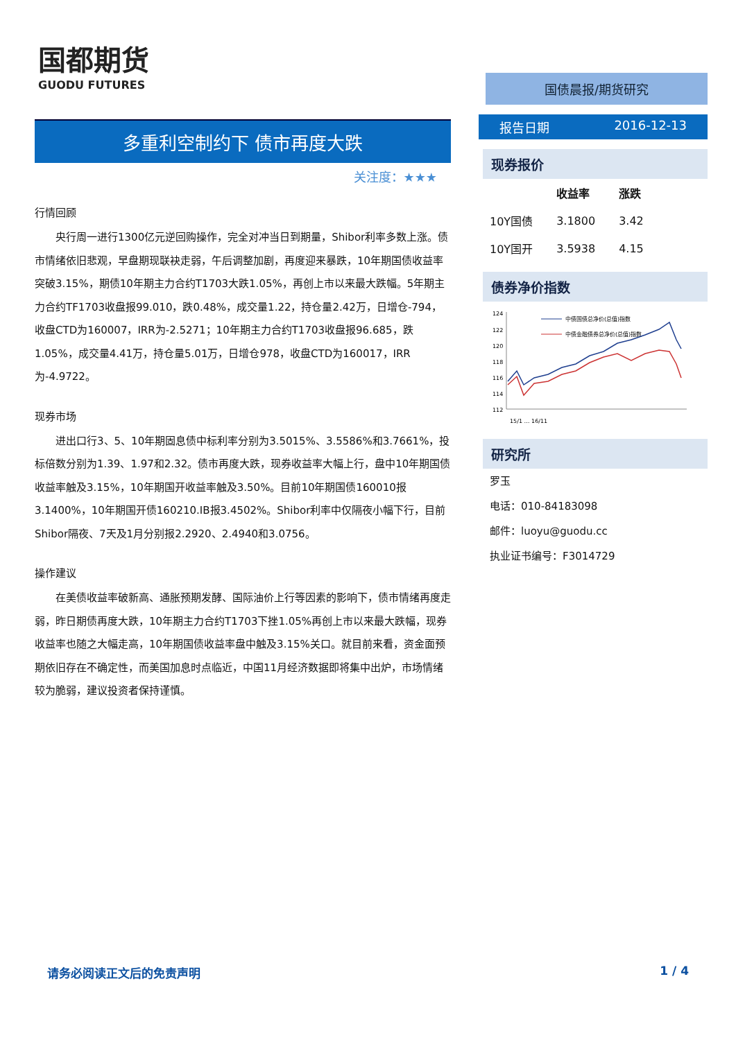国都期货
GUODU FUTURES
多重利空制约下 债市再度大跌
关注度：★★★
行情回顾
央行周一进行1300亿元逆回购操作，完全对冲当日到期量，Shibor利率多数上涨。债市情绪依旧悲观，早盘期现联袂走弱，午后调整加剧，再度迎来暴跌，10年期国债收益率突破3.15%，期债10年期主力合约T1703大跌1.05%，再创上市以来最大跌幅。5年期主力合约TF1703收盘报99.010，跌0.48%，成交量1.22，持仓量2.42万，日增仓-794，收盘CTD为160007，IRR为-2.5271；10年期主力合约T1703收盘报96.685，跌1.05%，成交量4.41万，持仓量5.01万，日增仓978，收盘CTD为160017，IRR为-4.9722。
现券市场
进出口行3、5、10年期固息债中标利率分别为3.5015%、3.5586%和3.7661%，投标倍数分别为1.39、1.97和2.32。债市再度大跌，现券收益率大幅上行，盘中10年期国债收益率触及3.15%，10年期国开收益率触及3.50%。目前10年期国债160010报3.1400%，10年期国开债160210.IB报3.4502%。Shibor利率中仅隔夜小幅下行，目前Shibor隔夜、7天及1月分别报2.2920、2.4940和3.0756。
操作建议
在美债收益率破新高、通胀预期发酵、国际油价上行等因素的影响下，债市情绪再度走弱，昨日期债再度大跌，10年期主力合约T1703下挫1.05%再创上市以来最大跌幅，现券收益率也随之大幅走高，10年期国债收益率盘中触及3.15%关口。就目前来看，资金面预期依旧存在不确定性，而美国加息时点临近，中国11月经济数据即将集中出炉，市场情绪较为脆弱，建议投资者保持谨慎。
国债晨报/期货研究
报告日期 2016-12-13
现券报价
| | 收益率 | 涨跌 |
| --- | --- | --- |
| 10Y国债 | 3.1800 | 3.42 |
| 10Y国开 | 3.5938 | 4.15 |
债券净价指数
124
122
120
118
116
114
112
中债国债总净价(总值)指数
中债金融债券总净价(总值)指数
15/1 … 16/11
研究所
罗玉
电话：010-84183098
邮件：luoyu@guodu.cc
执业证书编号：F3014729
请务必阅读正文后的免责声明 1 / 4